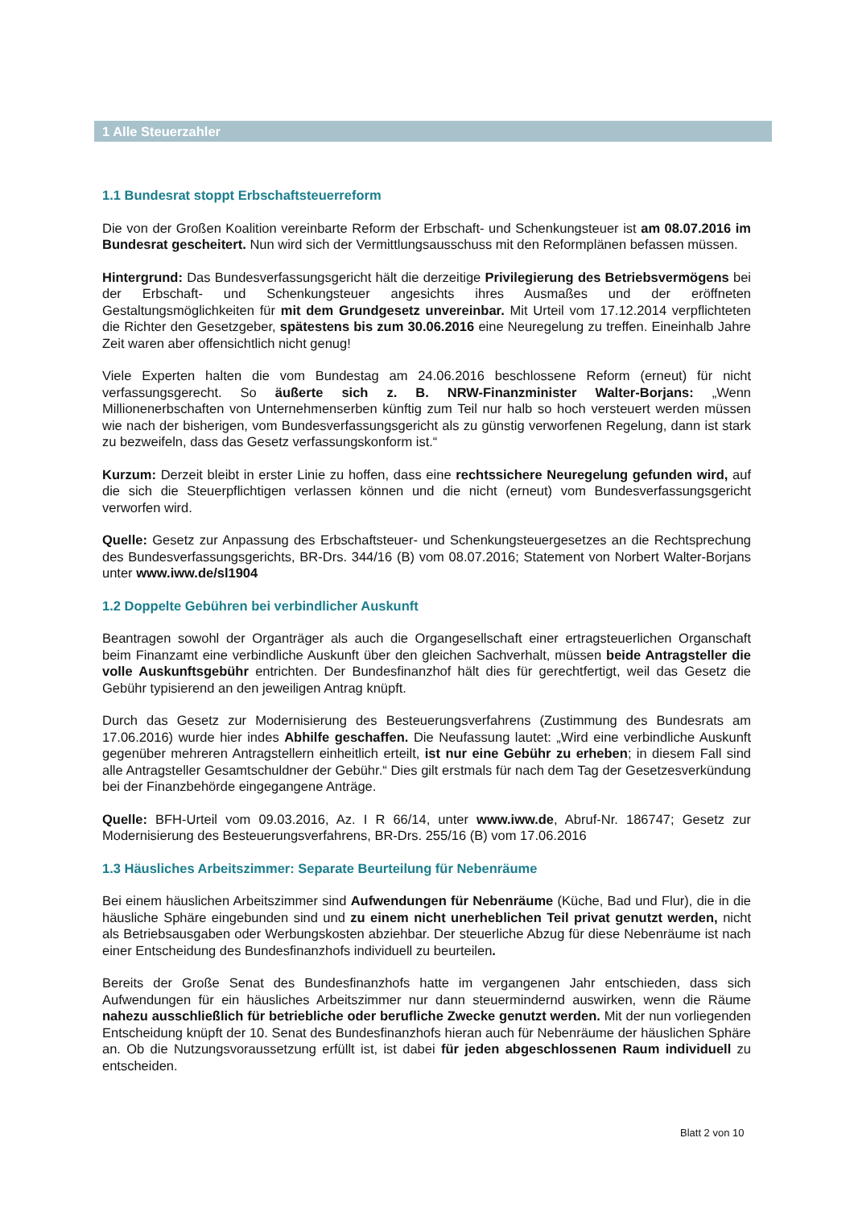1 Alle Steuerzahler
1.1 Bundesrat stoppt Erbschaftsteuerreform
Die von der Großen Koalition vereinbarte Reform der Erbschaft- und Schenkungsteuer ist am 08.07.2016 im Bundesrat gescheitert. Nun wird sich der Vermittlungsausschuss mit den Reformplänen befassen müssen.
Hintergrund: Das Bundesverfassungsgericht hält die derzeitige Privilegierung des Betriebsvermögens bei der Erbschaft- und Schenkungsteuer angesichts ihres Ausmaßes und der eröffneten Gestaltungsmöglichkeiten für mit dem Grundgesetz unvereinbar. Mit Urteil vom 17.12.2014 verpflichteten die Richter den Gesetzgeber, spätestens bis zum 30.06.2016 eine Neuregelung zu treffen. Eineinhalb Jahre Zeit waren aber offensichtlich nicht genug!
Viele Experten halten die vom Bundestag am 24.06.2016 beschlossene Reform (erneut) für nicht verfassungsgerecht. So äußerte sich z. B. NRW-Finanzminister Walter-Borjans: „Wenn Millionenerbschaften von Unternehmenserben künftig zum Teil nur halb so hoch versteuert werden müssen wie nach der bisherigen, vom Bundesverfassungsgericht als zu günstig verworfenen Regelung, dann ist stark zu bezweifeln, dass das Gesetz verfassungskonform ist.“
Kurzum: Derzeit bleibt in erster Linie zu hoffen, dass eine rechtssichere Neuregelung gefunden wird, auf die sich die Steuerpflichtigen verlassen können und die nicht (erneut) vom Bundesverfassungsgericht verworfen wird.
Quelle: Gesetz zur Anpassung des Erbschaftsteuer- und Schenkungsteuergesetzes an die Rechtsprechung des Bundesverfassungsgerichts, BR-Drs. 344/16 (B) vom 08.07.2016; Statement von Norbert Walter-Borjans unter www.iww.de/sl1904
1.2 Doppelte Gebühren bei verbindlicher Auskunft
Beantragen sowohl der Organträger als auch die Organgesellschaft einer ertragsteuerlichen Organschaft beim Finanzamt eine verbindliche Auskunft über den gleichen Sachverhalt, müssen beide Antragsteller die volle Auskunftsgebühr entrichten. Der Bundesfinanzhof hält dies für gerechtfertigt, weil das Gesetz die Gebühr typisierend an den jeweiligen Antrag knüpft.
Durch das Gesetz zur Modernisierung des Besteuerungsverfahrens (Zustimmung des Bundesrats am 17.06.2016) wurde hier indes Abhilfe geschaffen. Die Neufassung lautet: „Wird eine verbindliche Auskunft gegenüber mehreren Antragstellern einheitlich erteilt, ist nur eine Gebühr zu erheben; in diesem Fall sind alle Antragsteller Gesamtschuldner der Gebühr.“ Dies gilt erstmals für nach dem Tag der Gesetzesverkündung bei der Finanzbehörde eingegangene Anträge.
Quelle: BFH-Urteil vom 09.03.2016, Az. I R 66/14, unter www.iww.de, Abruf-Nr. 186747; Gesetz zur Modernisierung des Besteuerungsverfahrens, BR-Drs. 255/16 (B) vom 17.06.2016
1.3 Häusliches Arbeitszimmer: Separate Beurteilung für Nebenräume
Bei einem häuslichen Arbeitszimmer sind Aufwendungen für Nebenräume (Küche, Bad und Flur), die in die häusliche Sphäre eingebunden sind und zu einem nicht unerheblichen Teil privat genutzt werden, nicht als Betriebsausgaben oder Werbungskosten abziehbar. Der steuerliche Abzug für diese Nebenräume ist nach einer Entscheidung des Bundesfinanzhofs individuell zu beurteilen.
Bereits der Große Senat des Bundesfinanzhofs hatte im vergangenen Jahr entschieden, dass sich Aufwendungen für ein häusliches Arbeitszimmer nur dann steuermindernd auswirken, wenn die Räume nahezu ausschließlich für betriebliche oder berufliche Zwecke genutzt werden. Mit der nun vorliegenden Entscheidung knüpft der 10. Senat des Bundesfinanzhofs hieran auch für Nebenräume der häuslichen Sphäre an. Ob die Nutzungsvoraussetzung erfüllt ist, ist dabei für jeden abgeschlossenen Raum individuell zu entscheiden.
Blatt 2 von 10